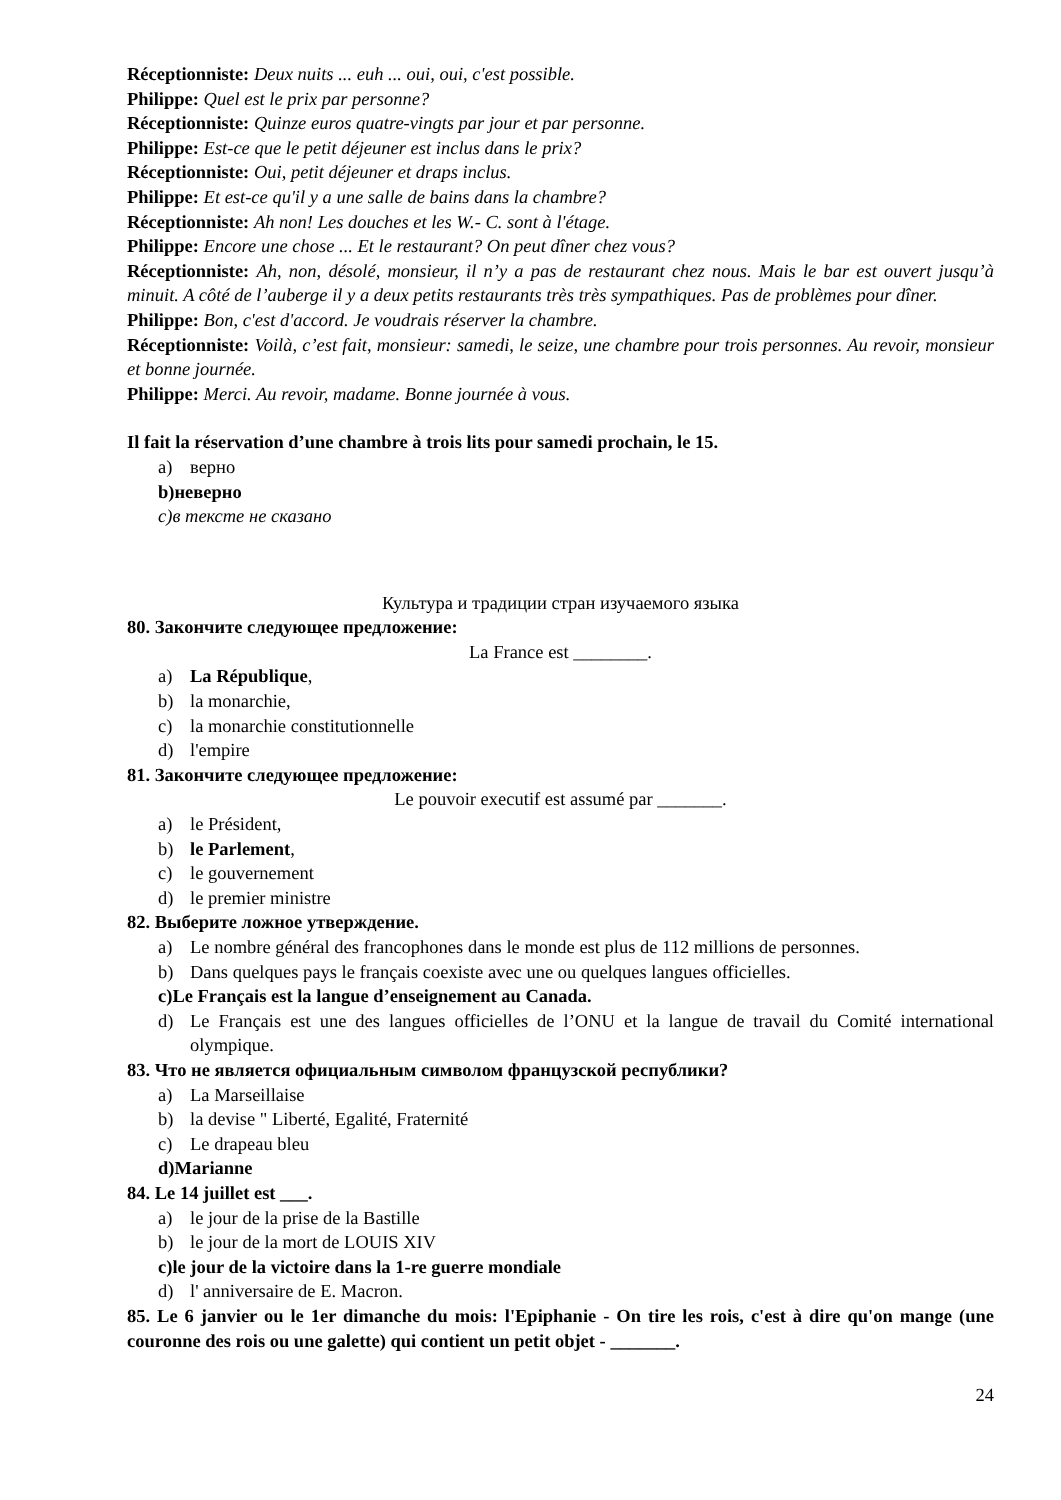Réceptionniste: Deux nuits ... euh ... oui, oui, c'est possible.
Philippe: Quel est le prix par personne?
Réceptionniste: Quinze euros quatre-vingts par jour et par personne.
Philippe: Est-ce que le petit déjeuner est inclus dans le prix?
Réceptionniste: Oui, petit déjeuner et draps inclus.
Philippe: Et est-ce qu'il y a une salle de bains dans la chambre?
Réceptionniste: Ah non! Les douches et les W.- C. sont à l'étage.
Philippe: Encore une chose ... Et le restaurant? On peut dîner chez vous?
Réceptionniste: Ah, non, désolé, monsieur, il n’y a pas de restaurant chez nous. Mais le bar est ouvert jusqu’à minuit. A côté de l’auberge il y a deux petits restaurants très très sympathiques. Pas de problèmes pour dîner.
Philippe: Bon, c'est d'accord. Je voudrais réserver la chambre.
Réceptionniste: Voilà, c’est fait, monsieur: samedi, le seize, une chambre pour trois personnes. Au revoir, monsieur et bonne journée.
Philippe: Merci. Au revoir, madame. Bonne journée à vous.
Il fait la réservation d’une chambre à trois lits pour samedi prochain, le 15.
a) верно
b) неверно
c) в тексте не сказано
Культура и традиции стран изучаемого языка
80. Закончите следующее предложение:
La France est ________.
a) La République,
b) la monarchie,
c) la monarchie constitutionnelle
d) l'empire
81. Закончите следующее предложение:
Le pouvoir executif est assumé par _______.
a) le Président,
b) le Parlement,
c) le gouvernement
d) le premier ministre
82. Выберите ложное утверждение.
a) Le nombre général des francophones dans le monde est plus de 112 millions de personnes.
b) Dans quelques pays le français coexiste avec une ou quelques langues officielles.
c) Le Français est la langue d’enseignement au Canada.
d) Le Français est une des langues officielles de l’ONU et la langue de travail du Comité international olympique.
83. Что не является официальным символом французской республики?
a) La Marseillaise
b) la devise " Liberté, Egalité, Fraternité
c) Le drapeau bleu
d) Marianne
84. Le 14 juillet est ___.
a) le jour de la prise de la Bastille
b) le jour de la mort de LOUIS XIV
c) le jour de la victoire dans la 1-re guerre mondiale
d) l' anniversaire de E. Macron.
85. Le 6 janvier ou le 1er dimanche du mois: l'Epiphanie - On tire les rois, c'est à dire qu'on mange (une couronne des rois ou une galette) qui contient un petit objet - _______.
24